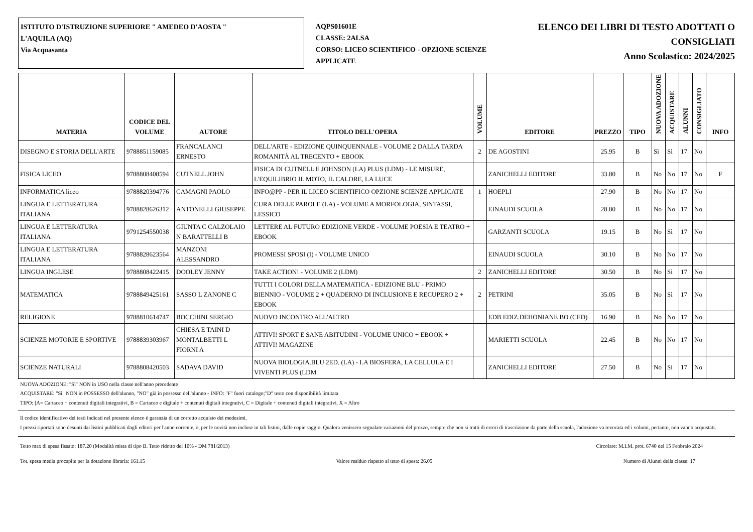ISTITUTO D'ISTRUZIONE SUPERIORE " AMEDEO D'AOSTA "
L'AQUILA (AQ)
Via Acquasanta
AQPS01601E
CLASSE: 2ALSA
CORSO: LICEO SCIENTIFICO - OPZIONE SCIENZE APPLICATE
ELENCO DEI LIBRI DI TESTO ADOTTATI O
CONSIGLIATI
Anno Scolastico: 2024/2025
| MATERIA | CODICE DEL VOLUME | AUTORE | TITOLO DELL'OPERA | VOLUME | EDITORE | PREZZO | TIPO | NUOVA ADOZIONE | ACQUISTARE | ALUNNI | CONSIGLIATO | INFO |
| --- | --- | --- | --- | --- | --- | --- | --- | --- | --- | --- | --- | --- |
| DISEGNO E STORIA DELL'ARTE | 9788851159085 | FRANCALANCI ERNESTO | DELL'ARTE - EDIZIONE QUINQUENNALE - VOLUME 2 DALLA TARDA ROMANITÀ AL TRECENTO + EBOOK | 2 | DE AGOSTINI | 25.95 | B | Sì | Sì | 17 | No | |
| FISICA LICEO | 9788808408594 | CUTNELL JOHN | FISICA DI CUTNELL E JOHNSON (LA) PLUS (LDM) - LE MISURE, L'EQUILIBRIO IL MOTO, IL CALORE, LA LUCE | | ZANICHELLI EDITORE | 33.80 | B | No | No | 17 | No | F |
| INFORMATICA liceo | 9788820394776 | CAMAGNI PAOLO | INFO@PP - PER IL LICEO SCIENTIFICO OPZIONE SCIENZE APPLICATE | 1 | HOEPLI | 27.90 | B | No | No | 17 | No | |
| LINGUA E LETTERATURA ITALIANA | 9788828626312 | ANTONELLI GIUSEPPE | CURA DELLE PAROLE (LA) - VOLUME A MORFOLOGIA, SINTASSI, LESSICO | | EINAUDI SCUOLA | 28.80 | B | No | No | 17 | No | |
| LINGUA E LETTERATURA ITALIANA | 9791254550038 | GIUNTA C CALZOLAIO N BARATTELLI B | LETTERE AL FUTURO EDIZIONE VERDE - VOLUME POESIA E TEATRO + EBOOK | | GARZANTI SCUOLA | 19.15 | B | No | Sì | 17 | No | |
| LINGUA E LETTERATURA ITALIANA | 9788828623564 | MANZONI ALESSANDRO | PROMESSI SPOSI (I) - VOLUME UNICO | | EINAUDI SCUOLA | 30.10 | B | No | No | 17 | No | |
| LINGUA INGLESE | 9788808422415 | DOOLEY JENNY | TAKE ACTION! - VOLUME 2 (LDM) | 2 | ZANICHELLI EDITORE | 30.50 | B | No | Sì | 17 | No | |
| MATEMATICA | 9788849425161 | SASSO L ZANONE C | TUTTI I COLORI DELLA MATEMATICA - EDIZIONE BLU - PRIMO BIENNIO - VOLUME 2 + QUADERNO DI INCLUSIONE E RECUPERO 2 + EBOOK | 2 | PETRINI | 35.05 | B | No | Sì | 17 | No | |
| RELIGIONE | 9788810614747 | BOCCHINI SERGIO | NUOVO INCONTRO ALL'ALTRO | | EDB EDIZ.DEHONIANE BO (CED) | 16.90 | B | No | No | 17 | No | |
| SCIENZE MOTORIE E SPORTIVE | 9788839303967 | CHIESA E TAINI D MONTALBETTI L FIORNI A | ATTIVI! SPORT E SANE ABITUDINI - VOLUME UNICO + EBOOK + ATTIVI! MAGAZINE | | MARIETTI SCUOLA | 22.45 | B | No | No | 17 | No | |
| SCIENZE NATURALI | 9788808420503 | SADAVA DAVID | NUOVA BIOLOGIA.BLU 2ED. (LA) - LA BIOSFERA, LA CELLULA E I VIVENTI PLUS (LDM | | ZANICHELLI EDITORE | 27.50 | B | No | Sì | 17 | No | |
NUOVA ADOZIONE: "Sì" NON in USO nella classe nell'anno precedente
ACQUISTARE: "Sì" NON in POSSESSO dell'alunno, "NO" già in possesso dell'alunno - INFO: "F" fuori catalogo;"D" testo con disponibilità limitata
TIPO: [A= Cartaceo + contenuti digitali integrativi, B = Cartaceo e digitale + contenuti digitali integrativi, C = Digitale + contenuti digitali integrativi, X = Altro
Il codice identificativo dei testi indicati nel presente elenco è garanzia di un corretto acquisto dei medesimi.
I prezzi riportati sono desunti dai listini pubblicati dagli editori per l'anno corrente, o, per le novità non incluse in tali listini, dalle copie saggio. Qualora venissero segnalate variazioni del prezzo, sempre che non si tratti di errori di trascrizione da parte della scuola, l'adozione va revocata ed i volumi, pertanto, non vanno acquistati.
Tetto max di spesa fissato: 187.20 (Modalità mista di tipo B. Tetto ridotto del 10% - DM 781/2013) Circolare: M.I.M. prot. 6740 del 15 Febbraio 2024
Tot. spesa media procapite per la dotazione libraria: 161.15 Valore residuo rispetto al tetto di spesa: 26.05 Numero di Alunni della classe: 17